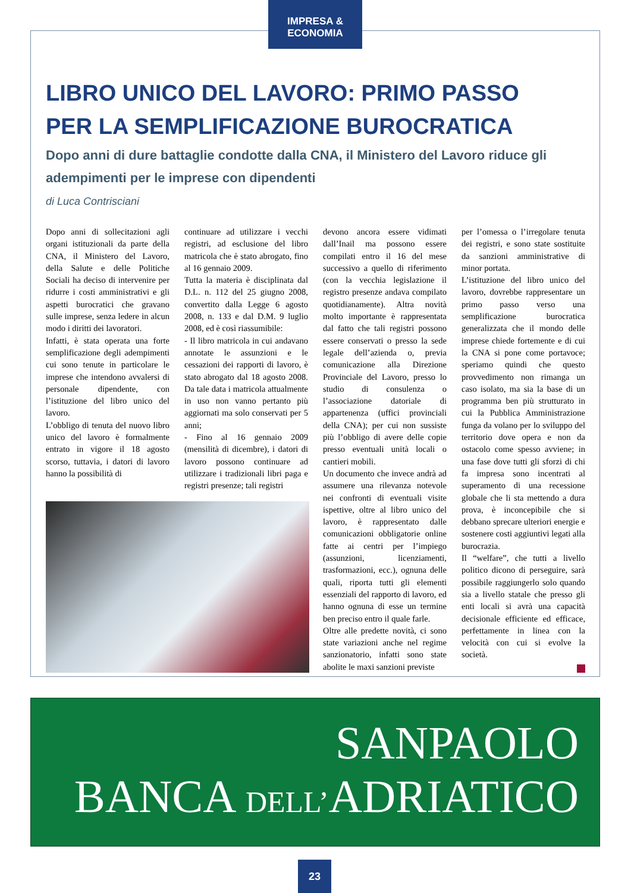IMPRESA & ECONOMIA
LIBRO UNICO DEL LAVORO: PRIMO PASSO
PER LA SEMPLIFICAZIONE BUROCRATICA
Dopo anni di dure battaglie condotte dalla CNA, il Ministero del Lavoro riduce gli adempimenti per le imprese con dipendenti
di Luca Contrisciani
Dopo anni di sollecitazioni agli organi istituzionali da parte della CNA, il Ministero del Lavoro, della Salute e delle Politiche Sociali ha deciso di intervenire per ridurre i costi amministrativi e gli aspetti burocratici che gravano sulle imprese, senza ledere in alcun modo i diritti dei lavoratori.
Infatti, è stata operata una forte semplificazione degli adempimenti cui sono tenute in particolare le imprese che intendono avvalersi di personale dipendente, con l’istituzione del libro unico del lavoro.
L’obbligo di tenuta del nuovo libro unico del lavoro è formalmente entrato in vigore il 18 agosto scorso, tuttavia, i datori di lavoro hanno la possibilità di
continuare ad utilizzare i vecchi registri, ad esclusione del libro matricola che è stato abrogato, fino al 16 gennaio 2009.
Tutta la materia è disciplinata dal D.L. n. 112 del 25 giugno 2008, convertito dalla Legge 6 agosto 2008, n. 133 e dal D.M. 9 luglio 2008, ed è così riassumibile:
- Il libro matricola in cui andavano annotate le assunzioni e le cessazioni dei rapporti di lavoro, è stato abrogato dal 18 agosto 2008. Da tale data i matricola attualmente in uso non vanno pertanto più aggiornati ma solo conservati per 5 anni;
- Fino al 16 gennaio 2009 (mensilità di dicembre), i datori di lavoro possono continuare ad utilizzare i tradizionali libri paga e registri presenze; tali registri
devono ancora essere vidimati dall’Inail ma possono essere compilati entro il 16 del mese successivo a quello di riferimento (con la vecchia legislazione il registro presenze andava compilato quotidianamente). Altra novità molto importante è rappresentata dal fatto che tali registri possono essere conservati o presso la sede legale dell’azienda o, previa comunicazione alla Direzione Provinciale del Lavoro, presso lo studio di consulenza o l’associazione datoriale di appartenenza (uffici provinciali della CNA); per cui non sussiste più l’obbligo di avere delle copie presso eventuali unità locali o cantieri mobili.
Un documento che invece andrà ad assumere una rilevanza notevole nei confronti di eventuali visite ispettive, oltre al libro unico del lavoro, è rappresentato dalle comunicazioni obbligatorie online fatte ai centri per l’impiego (assunzioni, licenziamenti, trasformazioni, ecc.), ognuna delle quali, riporta tutti gli elementi essenziali del rapporto di lavoro, ed hanno ognuna di esse un termine ben preciso entro il quale farle.
Oltre alle predette novità, ci sono state variazioni anche nel regime sanzionatorio, infatti sono state abolite le maxi sanzioni previste
per l’omessa o l’irregolare tenuta dei registri, e sono state sostituite da sanzioni amministrative di minor portata.
L’istituzione del libro unico del lavoro, dovrebbe rappresentare un primo passo verso una semplificazione burocratica generalizzata che il mondo delle imprese chiede fortemente e di cui la CNA si pone come portavoce; speriamo quindi che questo provvedimento non rimanga un caso isolato, ma sia la base di un programma ben più strutturato in cui la Pubblica Amministrazione funga da volano per lo sviluppo del territorio dove opera e non da ostacolo come spesso avviene; in una fase dove tutti gli sforzi di chi fa impresa sono incentrati al superamento di una recessione globale che li sta mettendo a dura prova, è inconcepibile che si debbano sprecare ulteriori energie e sostenere costi aggiuntivi legati alla burocrazia.
Il “welfare”, che tutti a livello politico dicono di perseguire, sarà possibile raggiungerlo solo quando sia a livello statale che presso gli enti locali si avrà una capacità decisionale efficiente ed efficace, perfettamente in linea con la velocità con cui si evolve la società.
SANPAOLO
BANCA DELL’ADRIATICO
23